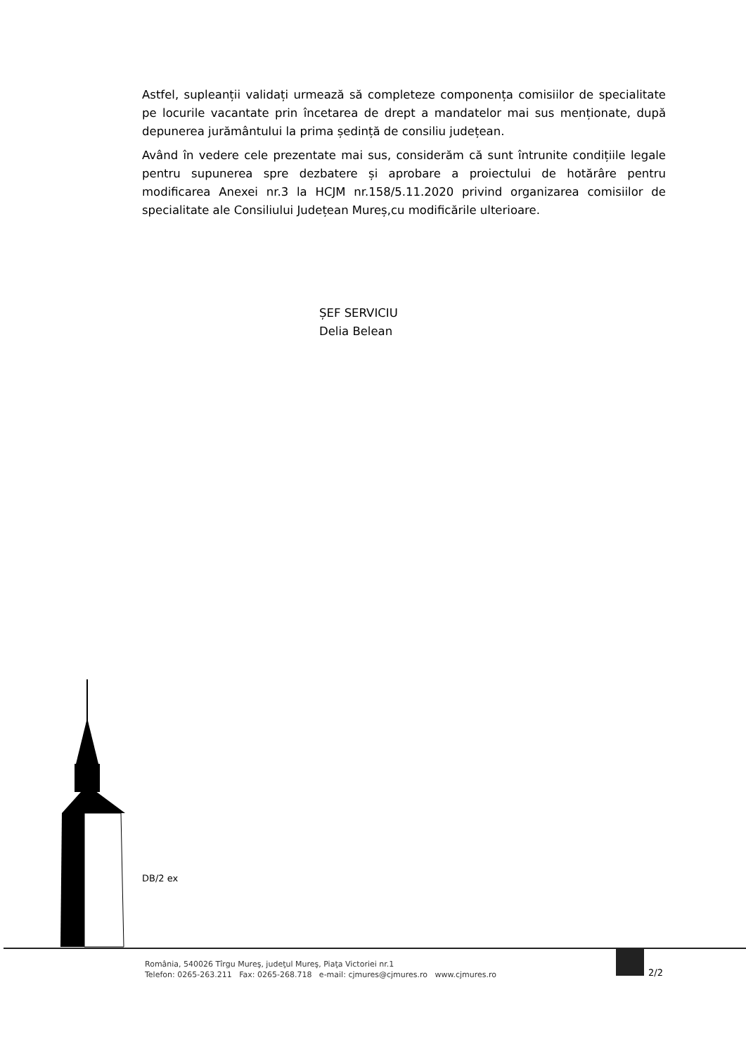Astfel, supleanții validați urmează să completeze componența comisiilor de specialitate pe locurile vacantate prin încetarea de drept a mandatelor mai sus menționate, după depunerea jurământului la prima ședință de consiliu județean.
Având în vedere cele prezentate mai sus, considerăm că sunt întrunite condițiile legale pentru supunerea spre dezbatere și aprobare a proiectului de hotărâre pentru modificarea Anexei nr.3 la HCJM nr.158/5.11.2020 privind organizarea comisiilor de specialitate ale Consiliului Județean Mureș,cu modificările ulterioare.
ȘEF SERVICIU
Delia Belean
DB/2 ex
România, 540026 Tîrgu Mureş, judeţul Mureş, Piaţa Victoriei nr.1
Telefon: 0265-263.211 Fax: 0265-268.718 e-mail: cjmures@cjmures.ro www.cjmures.ro
2/2